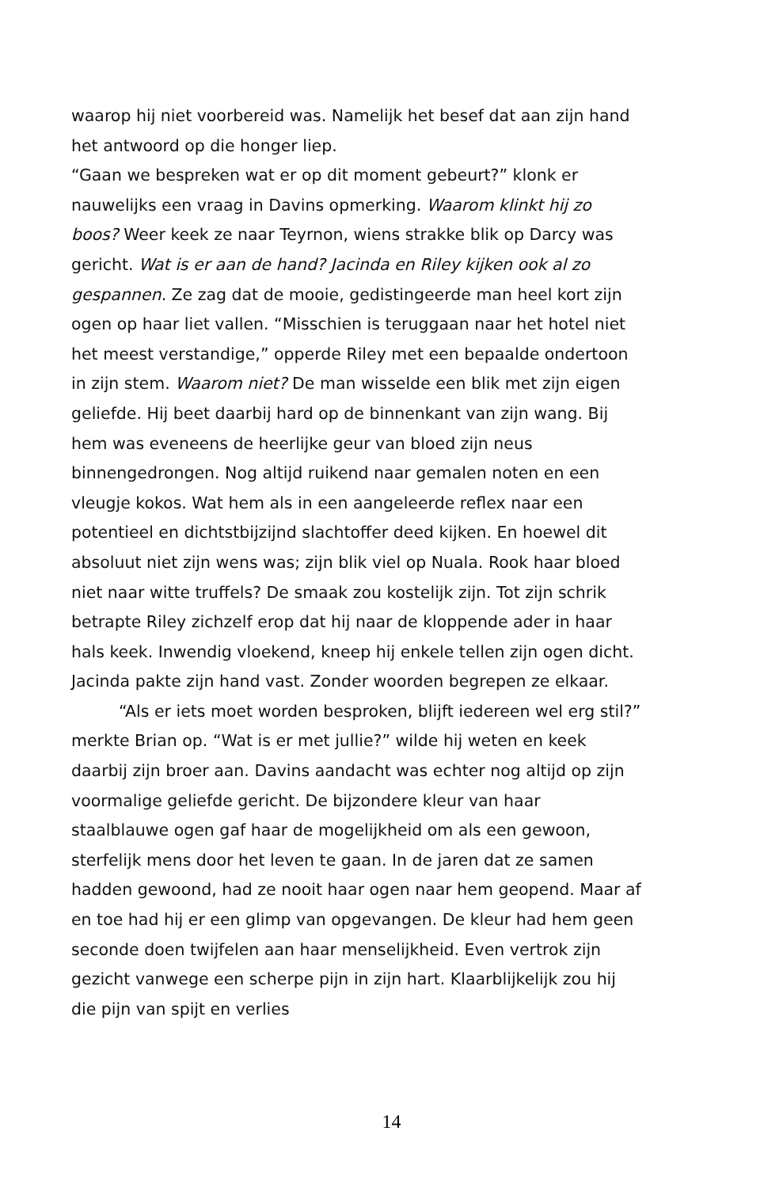waarop hij niet voorbereid was. Namelijk het besef dat aan zijn hand het antwoord op die honger liep.
“Gaan we bespreken wat er op dit moment gebeurt?” klonk er nauwelijks een vraag in Davins opmerking. Waarom klinkt hij zo boos? Weer keek ze naar Teyrnon, wiens strakke blik op Darcy was gericht. Wat is er aan de hand? Jacinda en Riley kijken ook al zo gespannen. Ze zag dat de mooie, gedistingeerde man heel kort zijn ogen op haar liet vallen. “Misschien is teruggaan naar het hotel niet het meest verstandige,” opperde Riley met een bepaalde ondertoon in zijn stem. Waarom niet? De man wisselde een blik met zijn eigen geliefde. Hij beet daarbij hard op de binnenkant van zijn wang. Bij hem was eveneens de heerlijke geur van bloed zijn neus binnengedrongen. Nog altijd ruikend naar gemalen noten en een vleugje kokos. Wat hem als in een aangeleerde reflex naar een potentieel en dichtstbijzijnd slachtoffer deed kijken. En hoewel dit absoluut niet zijn wens was; zijn blik viel op Nuala. Rook haar bloed niet naar witte truffels? De smaak zou kostelijk zijn. Tot zijn schrik betrapte Riley zichzelf erop dat hij naar de kloppende ader in haar hals keek. Inwendig vloekend, kneep hij enkele tellen zijn ogen dicht. Jacinda pakte zijn hand vast. Zonder woorden begrepen ze elkaar.
“Als er iets moet worden besproken, blijft iedereen wel erg stil?” merkte Brian op. “Wat is er met jullie?” wilde hij weten en keek daarbij zijn broer aan. Davins aandacht was echter nog altijd op zijn voormalige geliefde gericht. De bijzondere kleur van haar staalblauwe ogen gaf haar de mogelijkheid om als een gewoon, sterfelijk mens door het leven te gaan. In de jaren dat ze samen hadden gewoond, had ze nooit haar ogen naar hem geopend. Maar af en toe had hij er een glimp van opgevangen. De kleur had hem geen seconde doen twijfelen aan haar menselijkheid. Even vertrok zijn gezicht vanwege een scherpe pijn in zijn hart. Klaarblijkelijk zou hij die pijn van spijt en verlies
14